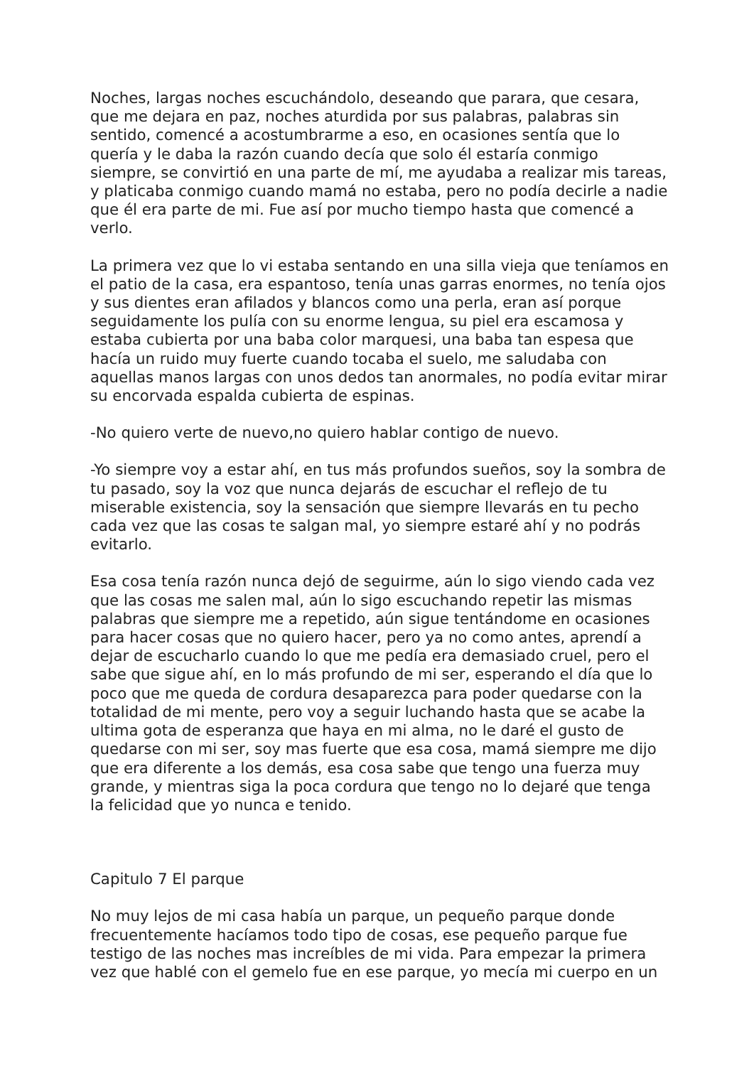Noches, largas noches escuchándolo, deseando que parara, que cesara, que me dejara en paz, noches aturdida por sus palabras, palabras sin sentido, comencé a acostumbrarme a eso, en ocasiones sentía que lo quería y le daba la razón cuando decía que solo él estaría conmigo siempre, se convirtió en una parte de mí, me ayudaba a realizar mis tareas, y platicaba conmigo cuando mamá no estaba, pero no podía decirle a nadie que él era parte de mi. Fue así por mucho tiempo hasta que comencé a verlo.
La primera vez que lo vi estaba sentando en una silla vieja que teníamos en el patio de la casa, era espantoso, tenía unas garras enormes, no tenía ojos y sus dientes eran afilados y blancos como una perla, eran así porque seguidamente los pulía con su enorme lengua, su piel era escamosa y estaba cubierta por una baba color marquesi, una baba tan espesa que hacía un ruido muy fuerte cuando tocaba el suelo, me saludaba con aquellas manos largas con unos dedos tan anormales, no podía evitar mirar su encorvada espalda cubierta de espinas.
-No quiero verte de nuevo,no quiero hablar contigo de nuevo.
-Yo siempre voy a estar ahí, en tus más profundos sueños, soy la sombra de tu pasado, soy la voz que nunca dejarás de escuchar el reflejo de tu miserable existencia, soy la sensación que siempre llevarás en tu pecho cada vez que las cosas te salgan mal, yo siempre estaré ahí y no podrás evitarlo.
Esa cosa tenía razón nunca dejó de seguirme, aún lo sigo viendo cada vez que las cosas me salen mal, aún lo sigo escuchando repetir las mismas palabras que siempre me a repetido, aún sigue tentándome en ocasiones para hacer cosas que no quiero hacer, pero ya no como antes, aprendí a dejar de escucharlo cuando lo que me pedía era demasiado cruel, pero el sabe que sigue ahí, en lo más profundo de mi ser, esperando el día que lo poco que me queda de cordura desaparezca para poder quedarse con la totalidad de mi mente, pero voy a seguir luchando hasta que se acabe la ultima gota de esperanza que haya en mi alma, no le daré el gusto de quedarse con mi ser, soy mas fuerte que esa cosa, mamá siempre me dijo que era diferente a los demás, esa cosa sabe que tengo una fuerza muy grande, y mientras siga la poca cordura que tengo no lo dejaré que tenga la felicidad que yo nunca e tenido.
Capitulo 7 El parque
No muy lejos de mi casa había un parque, un pequeño parque donde frecuentemente hacíamos todo tipo de cosas, ese pequeño parque fue testigo de las noches mas increíbles de mi vida. Para empezar la primera vez que hablé con el gemelo fue en ese parque, yo mecía mi cuerpo en un